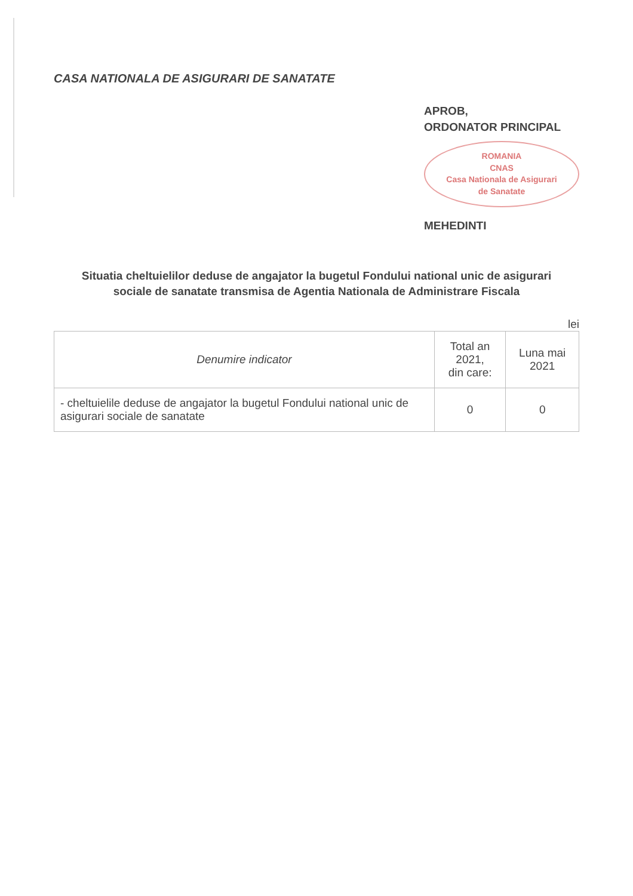CASA NATIONALA DE ASIGURARI DE SANATATE
APROB,
ORDONATOR PRINCIPAL
ROMANIA
CNAS
Casa Nationala de Asigurari de Sanatate
MEHEDINTI
Situatia cheltuielilor deduse de angajator la bugetul Fondului national unic de asigurari sociale de sanatate transmisa de Agentia Nationala de Administrare Fiscala
lei
| Denumire indicator | Total an 2021, din care: | Luna mai 2021 |
| --- | --- | --- |
| - cheltuielile deduse de angajator la bugetul Fondului national unic de asigurari sociale de sanatate | 0 | 0 |